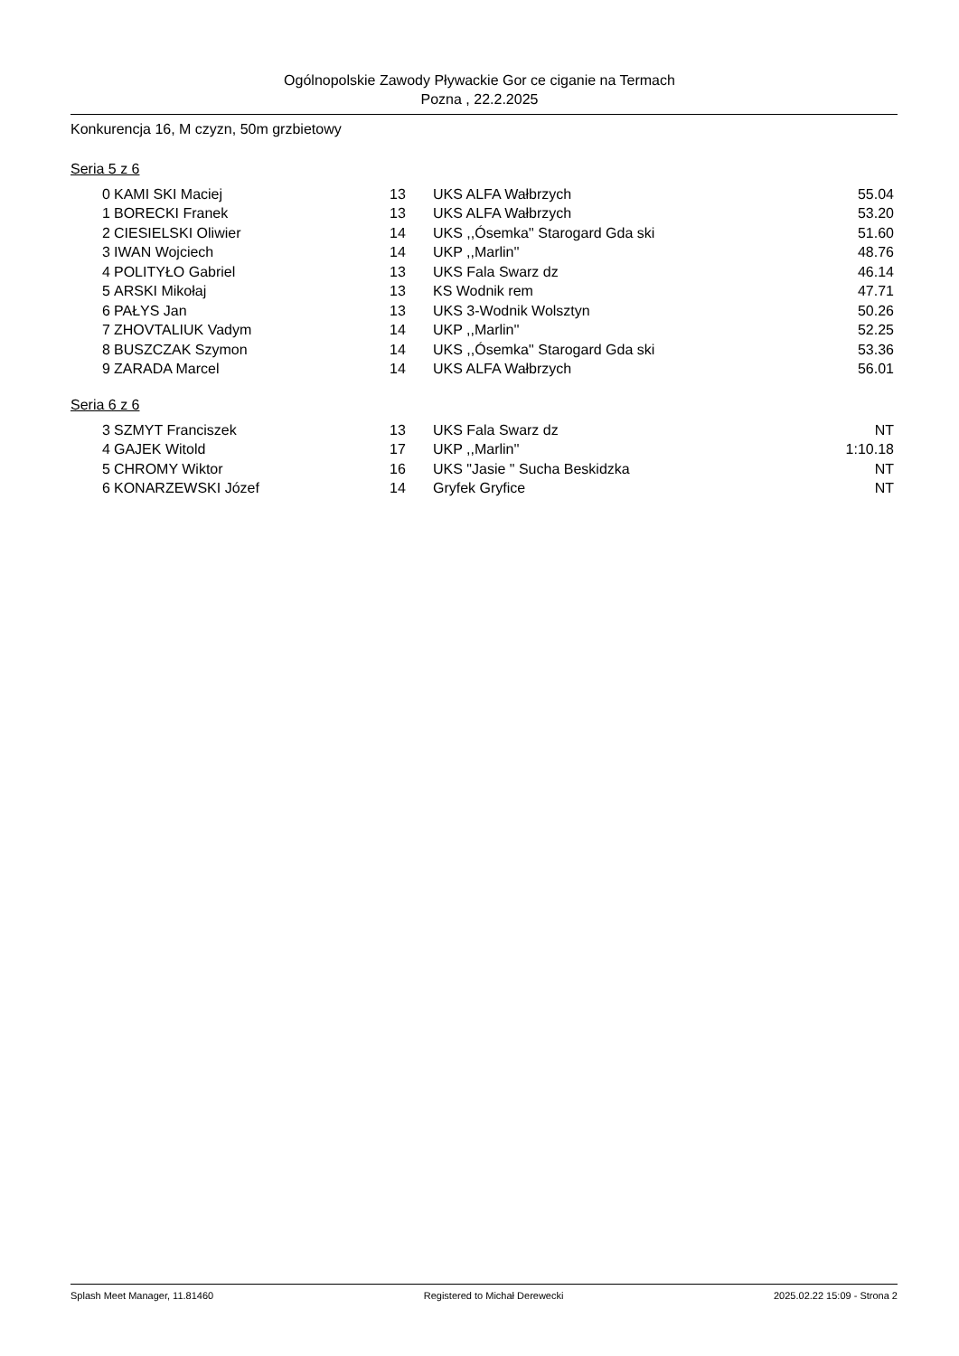Ogólnopolskie Zawody Pływackie Gor ce ciganie na Termach
Pozna , 22.2.2025
Konkurencja 16, M czyzn, 50m grzbietowy
Seria 5 z 6
| 0 | KAMI SKI Maciej | 13 | UKS ALFA Wałbrzych | 55.04 |
| 1 | BORECKI Franek | 13 | UKS ALFA Wałbrzych | 53.20 |
| 2 | CIESIELSKI Oliwier | 14 | UKS ,,Ósemka'' Starogard Gda ski | 51.60 |
| 3 | IWAN Wojciech | 14 | UKP ,,Marlin'' | 48.76 |
| 4 | POLITYŁO Gabriel | 13 | UKS Fala Swarz dz | 46.14 |
| 5 | ARSKI Mikołaj | 13 | KS Wodnik rem | 47.71 |
| 6 | PAŁYS Jan | 13 | UKS 3-Wodnik Wolsztyn | 50.26 |
| 7 | ZHOVTALIUK Vadym | 14 | UKP ,,Marlin'' | 52.25 |
| 8 | BUSZCZAK Szymon | 14 | UKS ,,Ósemka'' Starogard Gda ski | 53.36 |
| 9 | ZARADA Marcel | 14 | UKS ALFA Wałbrzych | 56.01 |
Seria 6 z 6
| 3 | SZMYT Franciszek | 13 | UKS Fala Swarz dz | NT |
| 4 | GAJEK Witold | 17 | UKP ,,Marlin'' | 1:10.18 |
| 5 | CHROMY Wiktor | 16 | UKS "Jasie " Sucha Beskidzka | NT |
| 6 | KONARZEWSKI Józef | 14 | Gryfek Gryfice | NT |
Splash Meet Manager, 11.81460 Registered to Michał Derewecki 2025.02.22 15:09 - Strona 2